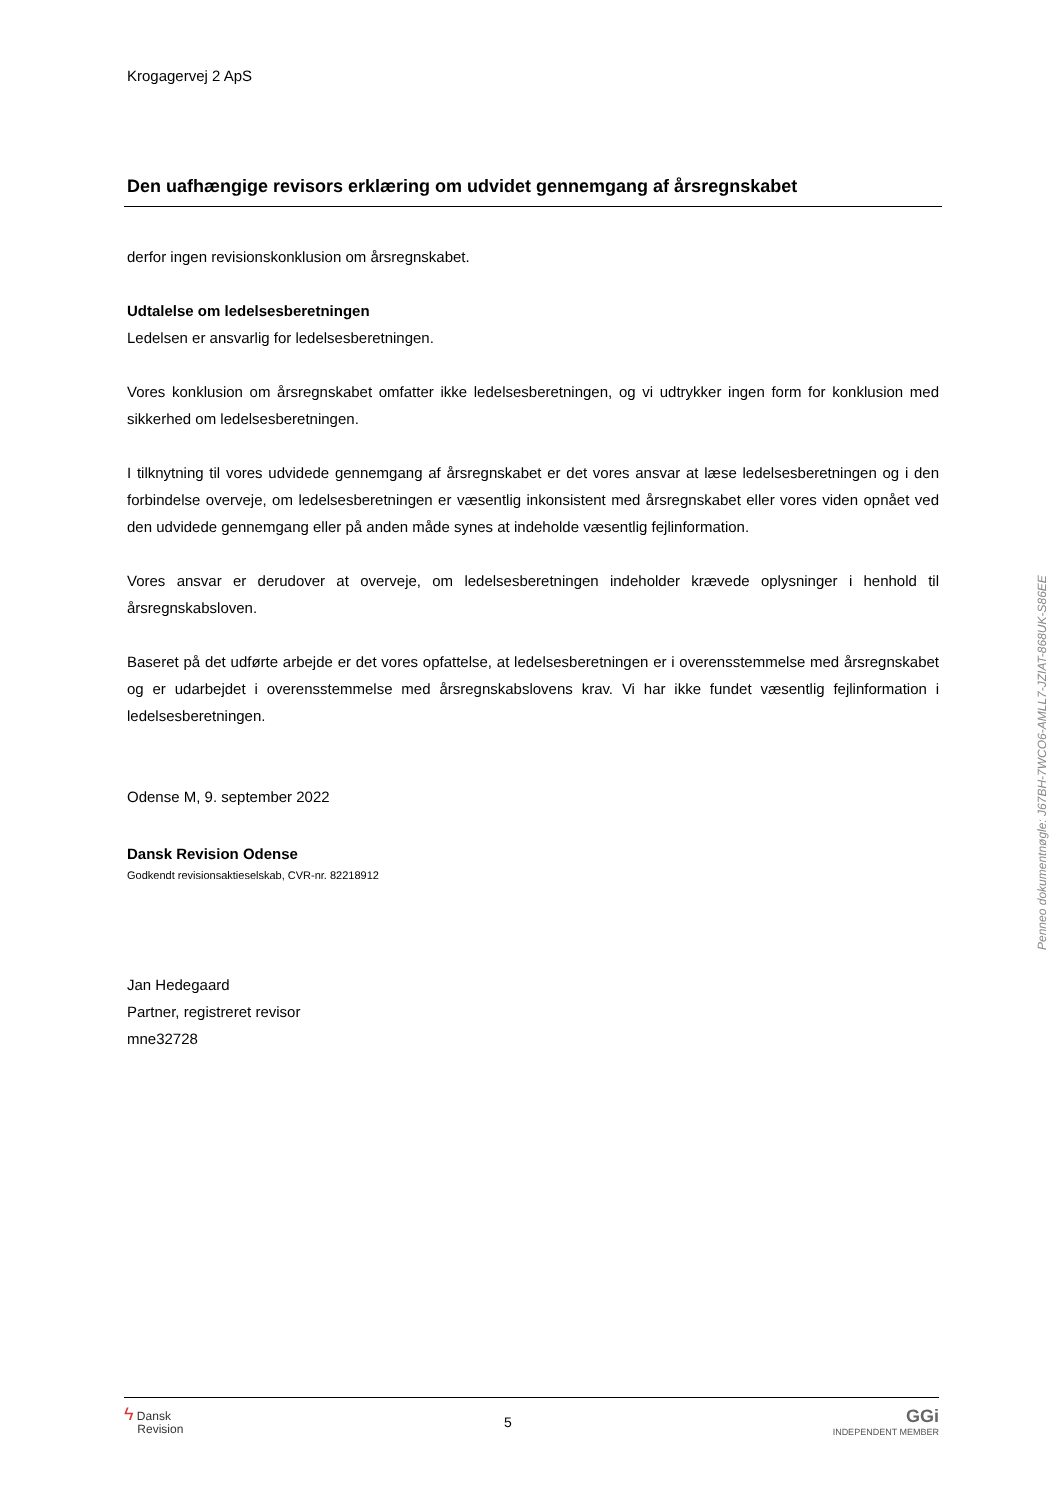Krogagervej 2 ApS
Den uafhængige revisors erklæring om udvidet gennemgang af årsregnskabet
derfor ingen revisionskonklusion om årsregnskabet.
Udtalelse om ledelsesberetningen
Ledelsen er ansvarlig for ledelsesberetningen.
Vores konklusion om årsregnskabet omfatter ikke ledelsesberetningen, og vi udtrykker ingen form for konklusion med sikkerhed om ledelsesberetningen.
I tilknytning til vores udvidede gennemgang af årsregnskabet er det vores ansvar at læse ledelsesberetningen og i den forbindelse overveje, om ledelsesberetningen er væsentlig inkonsistent med årsregnskabet eller vores viden opnået ved den udvidede gennemgang eller på anden måde synes at indeholde væsentlig fejlinformation.
Vores ansvar er derudover at overveje, om ledelsesberetningen indeholder krævede oplysninger i henhold til årsregnskabsloven.
Baseret på det udførte arbejde er det vores opfattelse, at ledelsesberetningen er i overensstemmelse med årsregnskabet og er udarbejdet i overensstemmelse med årsregnskabslovens krav. Vi har ikke fundet væsentlig fejlinformation i ledelsesberetningen.
Odense M, 9. september 2022
Dansk Revision Odense
Godkendt revisionsaktieselskab, CVR-nr. 82218912
Jan Hedegaard
Partner, registreret revisor
mne32728
Penneo dokumentnøgle: J67BH-7WCO6-AMLL7-JZIAT-868UK-S86EE
ϟ Dansk
Revision
5
GGi
INDEPENDENT MEMBER